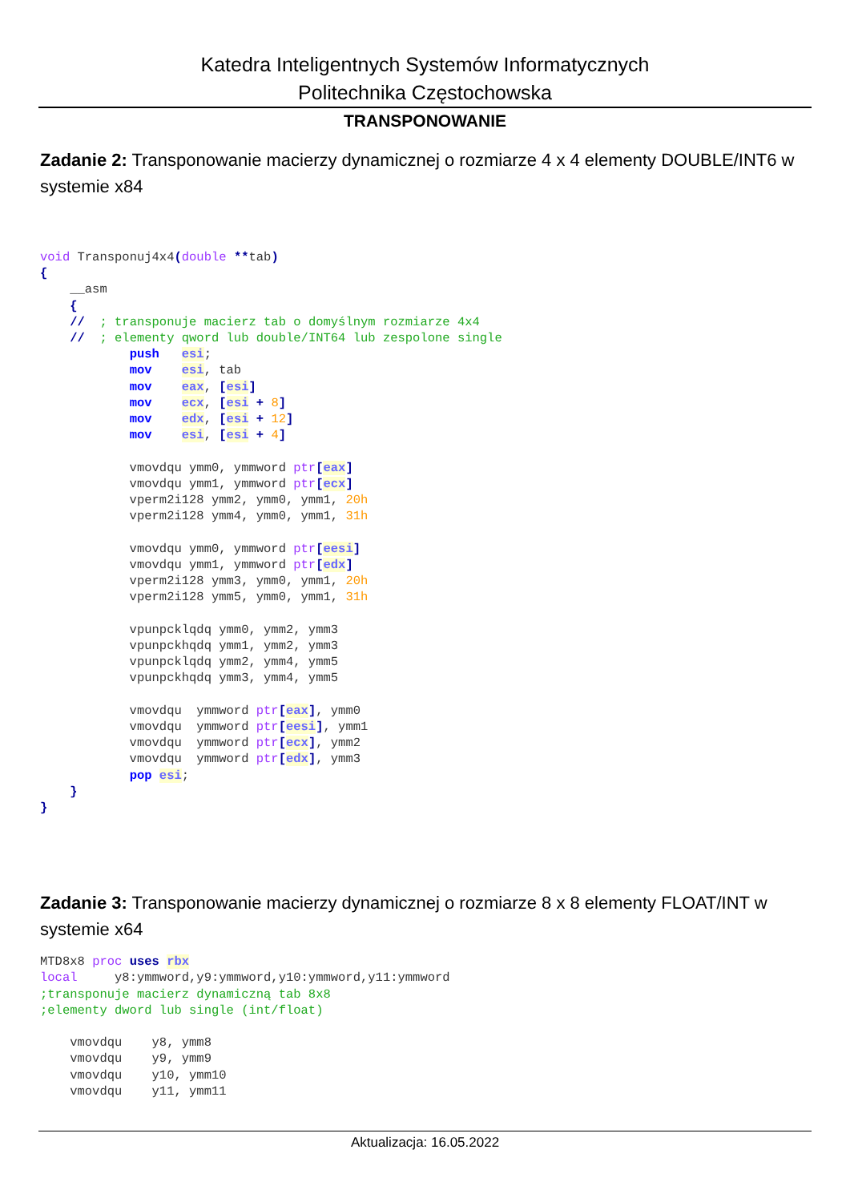Katedra Inteligentnych Systemów Informatycznych
Politechnika Częstochowska
TRANSPONOWANIE
Zadanie 2: Transponowanie macierzy dynamicznej o rozmiarze 4 x 4 elementy DOUBLE/INT6 w systemie x84
void Transponuj4x4(double **tab)
{
    __asm
    {
    //  ; transponuje macierz tab o domyślnym rozmiarze 4x4
    //  ; elementy qword lub double/INT64 lub zespolone single
            push   esi;
            mov    esi, tab
            mov    eax, [esi]
            mov    ecx, [esi + 8]
            mov    edx, [esi + 12]
            mov    esi, [esi + 4]

            vmovdqu ymm0, ymmword ptr[eax]
            vmovdqu ymm1, ymmword ptr[ecx]
            vperm2i128 ymm2, ymm0, ymm1, 20h
            vperm2i128 ymm4, ymm0, ymm1, 31h

            vmovdqu ymm0, ymmword ptr[eesi]
            vmovdqu ymm1, ymmword ptr[edx]
            vperm2i128 ymm3, ymm0, ymm1, 20h
            vperm2i128 ymm5, ymm0, ymm1, 31h

            vpunpcklqdq ymm0, ymm2, ymm3
            vpunpckhqdq ymm1, ymm2, ymm3
            vpunpcklqdq ymm2, ymm4, ymm5
            vpunpckhqdq ymm3, ymm4, ymm5

            vmovdqu  ymmword ptr[eax], ymm0
            vmovdqu  ymmword ptr[eesi], ymm1
            vmovdqu  ymmword ptr[ecx], ymm2
            vmovdqu  ymmword ptr[edx], ymm3
            pop esi;
    }
}
Zadanie 3: Transponowanie macierzy dynamicznej o rozmiarze 8 x 8 elementy FLOAT/INT w systemie x64
MTD8x8 proc uses rbx
local     y8:ymmword,y9:ymmword,y10:ymmword,y11:ymmword
;transponuje macierz dynamiczną tab 8x8
;elementy dword lub single (int/float)

    vmovdqu    y8, ymm8
    vmovdqu    y9, ymm9
    vmovdqu    y10, ymm10
    vmovdqu    y11, ymm11
Aktualizacja: 16.05.2022